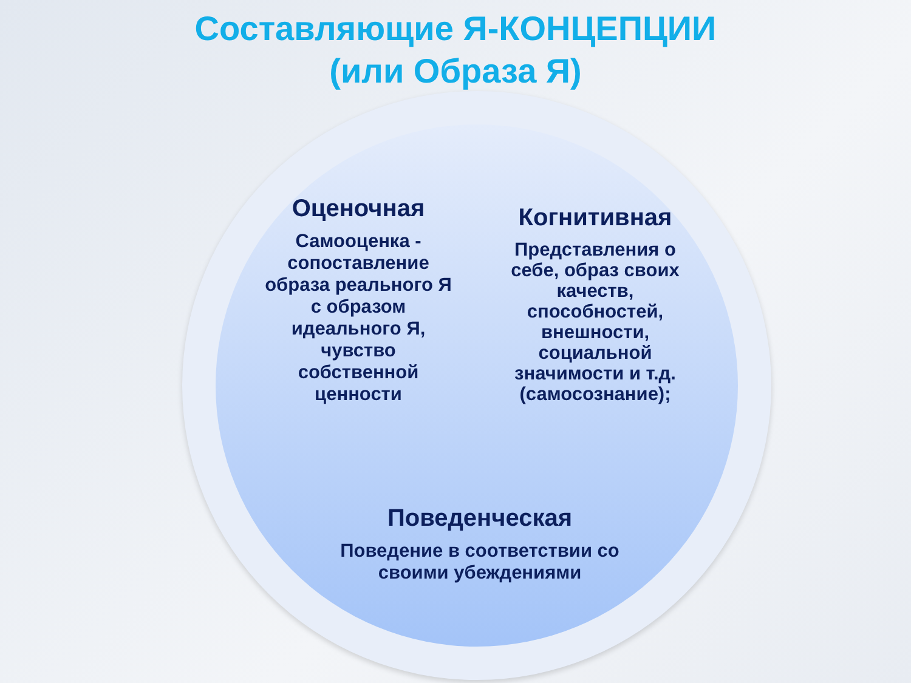Составляющие Я-КОНЦЕПЦИИ
(или Образа Я)
Оценочная
Самооценка - сопоставление образа реального Я с образом идеального Я, чувство собственной ценности
Когнитивная
Представления о себе, образ своих качеств, способностей, внешности, социальной значимости и т.д. (самосознание);
Поведенческая
Поведение в соответствии со своими убеждениями